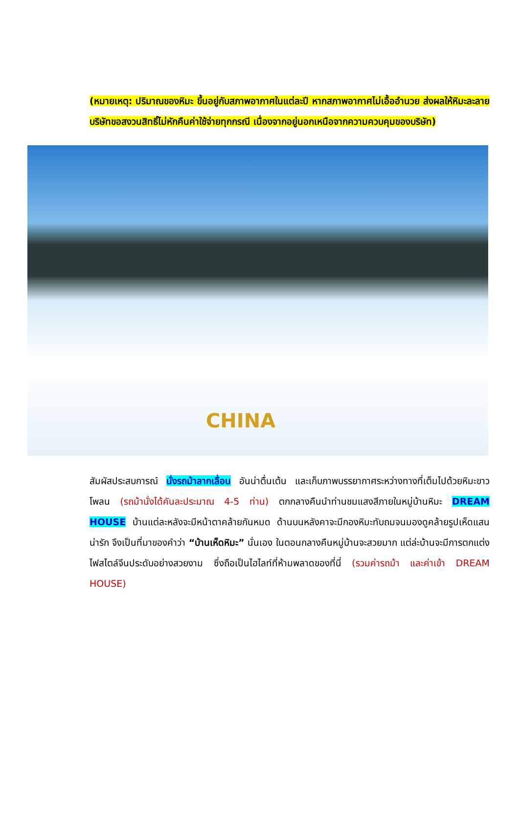(หมายเหตุ: ปริมาณของหิมะ ขึ้นอยู่กับสภาพอากาศในแต่ละปี หากสภาพอากาศไม่เอื้ออำนวย ส่งผลให้หิมะละลาย บริษัทขอสงวนสิทธิ์ไม่หักคืนค่าใช้จ่ายทุกกรณี เนื่องจากอยู่นอกเหนือจากความควบคุมของบริษัท)
CHINA
สัมผัสประสบการณ์ นั่งรถม้าลากเลื่อน อันน่าตื่นเต้น และเก็บภาพบรรยากาศระหว่างทางที่เต็มไปด้วยหิมะขาวโพลน (รถม้านั่งได้คันละประมาณ 4-5 ท่าน) ตกกลางคืนนำท่านชมแสงสีภายในหมู่บ้านหิมะ DREAM HOUSE บ้านแต่ละหลังจะมีหน้าตาคล้ายกันหมด ด้านบนหลังคาจะมีกองหิมะทับถมจนมองดูคล้ายรูปเห็ดแสนน่ารัก จึงเป็นที่มาของคำว่า “บ้านเห็ดหิมะ” นั่นเอง ในตอนกลางคืนหมู่บ้านจะสวยมาก แต่ล่ะบ้านจะมีการตกแต่งไฟสไตล์จีนประดับอย่างสวยงาม ซึ่งถือเป็นไฮไลท์ที่ห้ามพลาดของที่นี่ (รวมค่ารถม้า และค่าเข้า DREAM HOUSE)